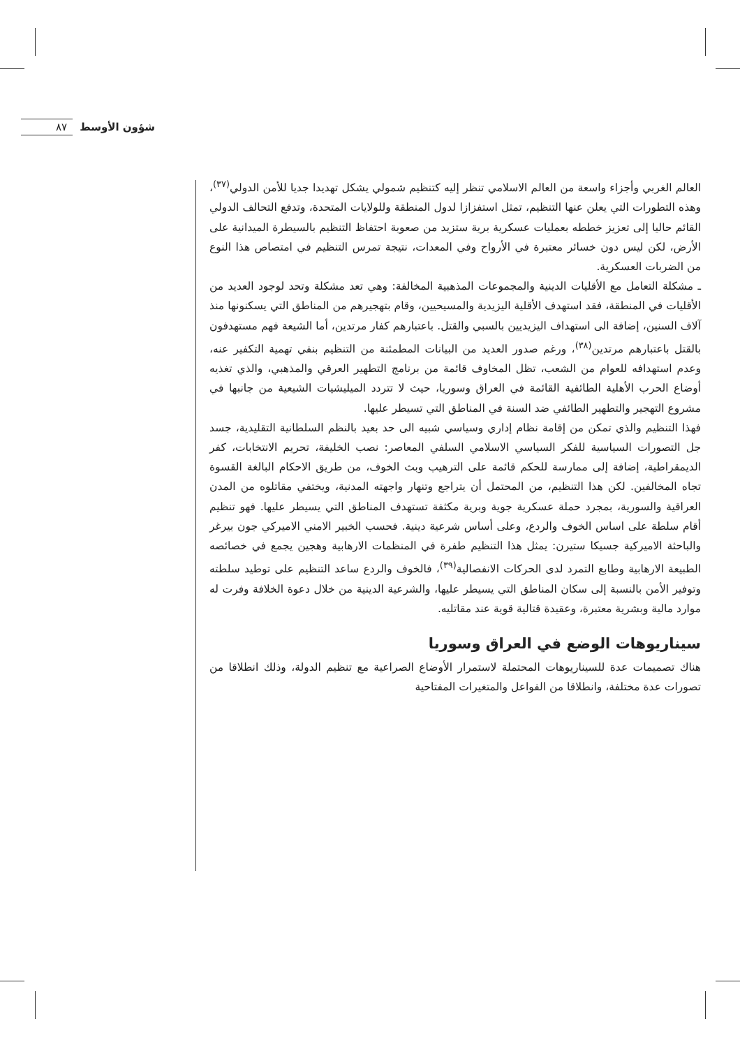٨٧ شؤون الأوسط
العالم الغربي وأجزاء واسعة من العالم الاسلامي تنظر إليه كتنظيم شمولي يشكل تهديدا جديا للأمن الدولي<sup>(٣٧)</sup>، وهذه التطورات التي يعلن عنها التنظيم، تمثل استفزازا لدول المنطقة وللولايات المتحدة، وتدفع التحالف الدولي القائم حاليا إلى تعزيز خططه بعمليات عسكرية برية ستزيد من صعوبة احتفاظ التنظيم بالسيطرة الميدانية على الأرض، لكن ليس دون خسائر معتبرة في الأرواح وفي المعدات، نتيجة تمرس التنظيم في امتصاص هذا النوع من الضربات العسكرية.
ـ مشكلة التعامل مع الأقليات الدينية والمجموعات المذهبية المخالفة: وهي تعد مشكلة وتحد لوجود العديد من الأقليات في المنطقة، فقد استهدف الأقلية اليزيدية والمسيحيين، وقام بتهجيرهم من المناطق التي يسكنونها منذ آلاف السنين، إضافة الى استهداف اليزيديين بالسبي والقتل. باعتبارهم كفار مرتدين، أما الشيعة فهم مستهدفون بالقتل باعتبارهم مرتدين<sup>(٣٨)</sup>، ورغم صدور العديد من البيانات المطمئنة من التنظيم بنفي تهمية التكفير عنه، وعدم استهدافه للعوام من الشعب، تظل المخاوف قائمة من برنامج التطهير العرقي والمذهبي، والذي تغذيه أوضاع الحرب الأهلية الطائفية القائمة في العراق وسوريا، حيث لا تتردد الميليشيات الشيعية من جانبها في مشروع التهجير والتطهير الطائفي ضد السنة في المناطق التي تسيطر عليها.
فهذا التنظيم والذي تمكن من إقامة نظام إداري وسياسي شبيه الى حد بعيد بالنظم السلطانية التقليدية، جسد جل التصورات السياسية للفكر السياسي الاسلامي السلفي المعاصر: نصب الخليفة، تحريم الانتخابات، كفر الديمقراطية، إضافة إلى ممارسة للحكم قائمة على الترهيب وبث الخوف، من طريق الاحكام البالغة القسوة تجاه المخالفين. لكن هذا التنظيم، من المحتمل أن يتراجع وتنهار واجهته المدنية، ويختفي مقاتلوه من المدن العراقية والسورية، بمجرد حملة عسكرية جوية وبرية مكثفة تستهدف المناطق التي يسيطر عليها. فهو تنظيم أقام سلطة على اساس الخوف والردع، وعلى أساس شرعية دينية. فحسب الخبير الامني الاميركي جون بيرغر والباحثة الاميركية جسيكا ستيرن: يمثل هذا التنظيم طفرة في المنظمات الارهابية وهجين يجمع في خصائصه الطبيعة الارهابية وطابع التمرد لدى الحركات الانفصالية<sup>(٣٩)</sup>، فالخوف والردع ساعد التنظيم على توطيد سلطته وتوفير الأمن بالنسبة إلى سكان المناطق التي يسيطر عليها، والشرعية الدينية من خلال دعوة الخلافة وفرت له موارد مالية وبشرية معتبرة، وعقيدة قتالية قوية عند مقاتليه.
سيناريوهات الوضع في العراق وسوريا
هناك تصميمات عدة للسيناريوهات المحتملة لاستمرار الأوضاع الصراعية مع تنظيم الدولة، وذلك انطلاقا من تصورات عدة مختلفة، وانطلاقا من الفواعل والمتغيرات المفتاحية